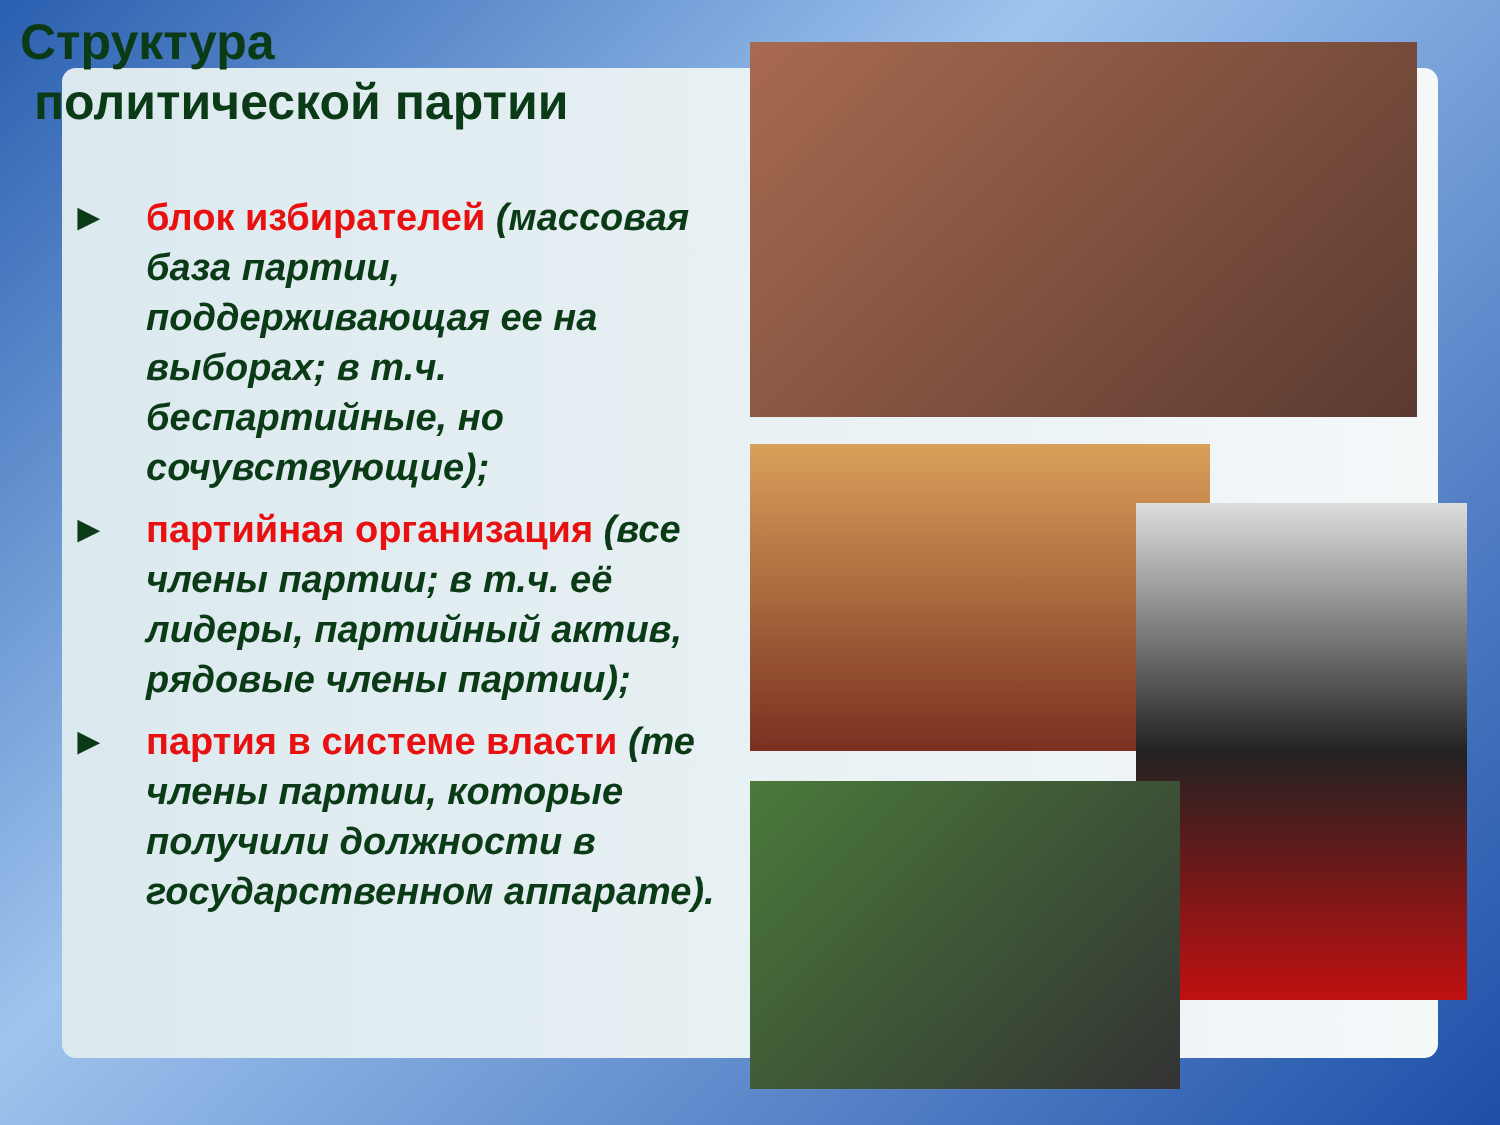Структура
политической партии
► блок избирателей (массовая база партии, поддерживающая ее на выборах; в т.ч. беспартийные, но сочувствующие);
► партийная организация (все члены партии; в т.ч. её лидеры, партийный актив, рядовые члены партии);
► партия в системе власти (те члены партии, которые получили должности в государственном аппарате).